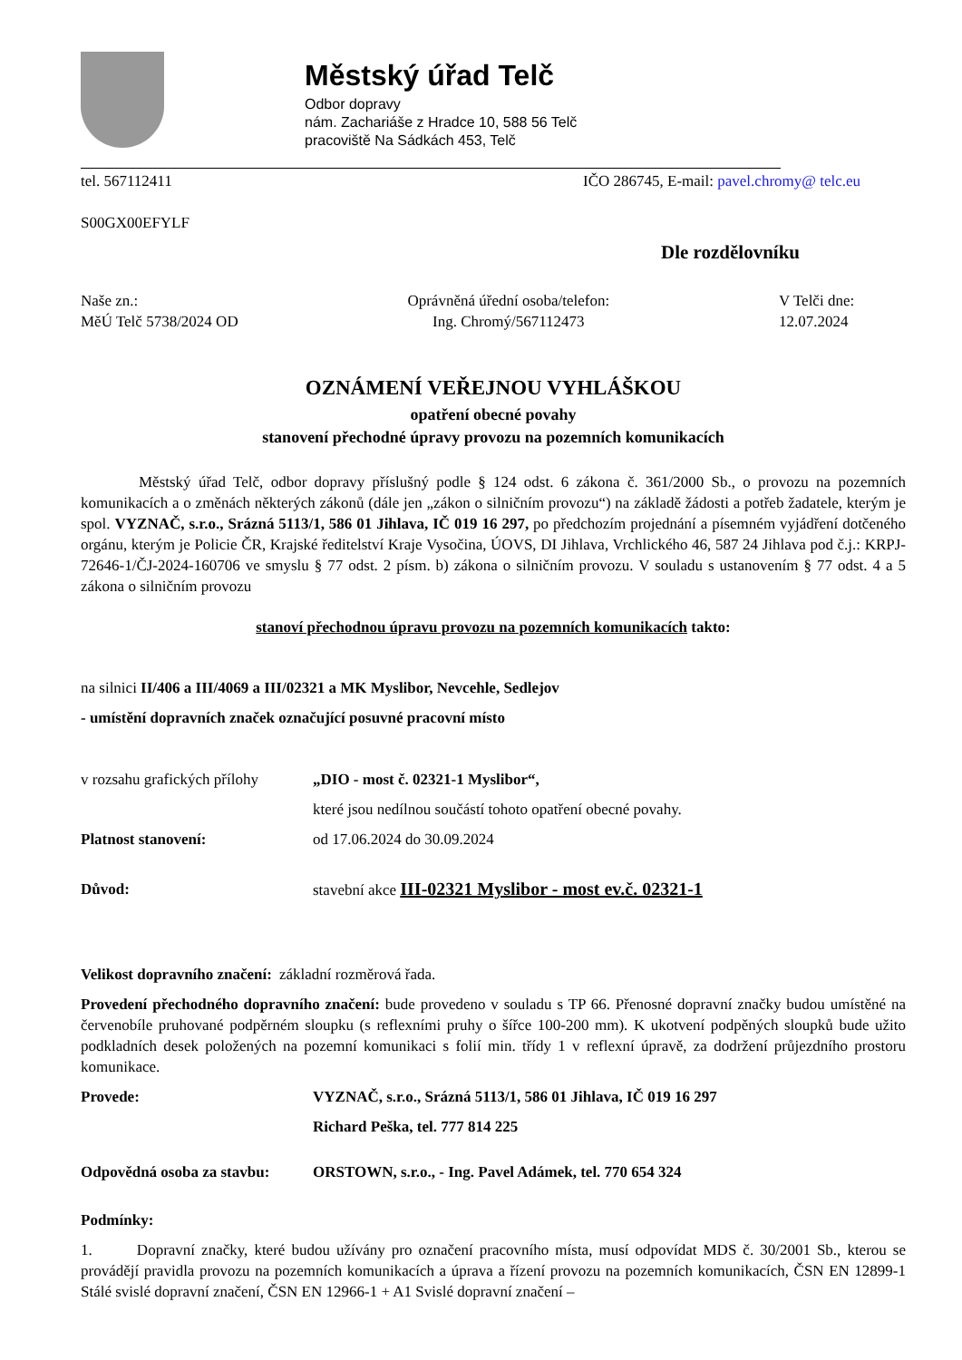Městský úřad Telč
Odbor dopravy
nám. Zachariáše z Hradce 10, 588 56 Telč
pracoviště Na Sádkách 453, Telč
tel. 567112411 IČO 286745, E-mail: pavel.chromy@ telc.eu
S00GX00EFYLF
Dle rozdělovníku
Naše zn.:
MěÚ Telč 5738/2024 OD Oprávněná úřední osoba/telefon:
Ing. Chromý/567112473 V Telči dne:
12.07.2024
OZNÁMENÍ VEŘEJNOU VYHLÁŠKOU
opatření obecné povahy
stanovení přechodné úpravy provozu na pozemních komunikacích
Městský úřad Telč, odbor dopravy příslušný podle § 124 odst. 6 zákona č. 361/2000 Sb., o provozu na pozemních komunikacích a o změnách některých zákonů (dále jen „zákon o silničním provozu“) na základě žádosti a potřeb žadatele, kterým je spol. VYZNAČ, s.r.o., Srázná 5113/1, 586 01 Jihlava, IČ 019 16 297, po předchozím projednání a písemném vyjádření dotčeného orgánu, kterým je Policie ČR, Krajské ředitelství Kraje Vysočina, ÚOVS, DI Jihlava, Vrchlického 46, 587 24 Jihlava pod č.j.: KRPJ-72646-1/ČJ-2024-160706 ve smyslu § 77 odst. 2 písm. b) zákona o silničním provozu. V souladu s ustanovením § 77 odst. 4 a 5 zákona o silničním provozu
stanoví přechodnou úpravu provozu na pozemních komunikacích takto:
na silnici II/406 a III/4069 a III/02321 a MK Myslibor, Nevcehle, Sedlejov
- umístění dopravních značek označující posuvné pracovní místo
v rozsahu grafických přílohy „DIO - most č. 02321-1 Myslibor“,
které jsou nedílnou součástí tohoto opatření obecné povahy.
Platnost stanovení: od 17.06.2024 do 30.09.2024
Důvod: stavební akce III-02321 Myslibor - most ev.č. 02321-1
Velikost dopravního značení: základní rozměrová řada.
Provedení přechodného dopravního značení: bude provedeno v souladu s TP 66. Přenosné dopravní značky budou umístěné na červenobíle pruhované podpěrném sloupku (s reflexními pruhy o šířce 100-200 mm). K ukotvení podpěných sloupků bude užito podkladních desek položených na pozemní komunikaci s folií min. třídy 1 v reflexní úpravě, za dodržení průjezdního prostoru komunikace.
Provede: VYZNAČ, s.r.o., Srázná 5113/1, 586 01 Jihlava, IČ 019 16 297
Richard Peška, tel. 777 814 225
Odpovědná osoba za stavbu: ORSTOWN, s.r.o., - Ing. Pavel Adámek, tel. 770 654 324
Podmínky:
1. Dopravní značky, které budou užívány pro označení pracovního místa, musí odpovídat MDS č. 30/2001 Sb., kterou se provádějí pravidla provozu na pozemních komunikacích a úprava a řízení provozu na pozemních komunikacích, ČSN EN 12899-1 Stálé svislé dopravní značení, ČSN EN 12966-1 + A1 Svislé dopravní značení –